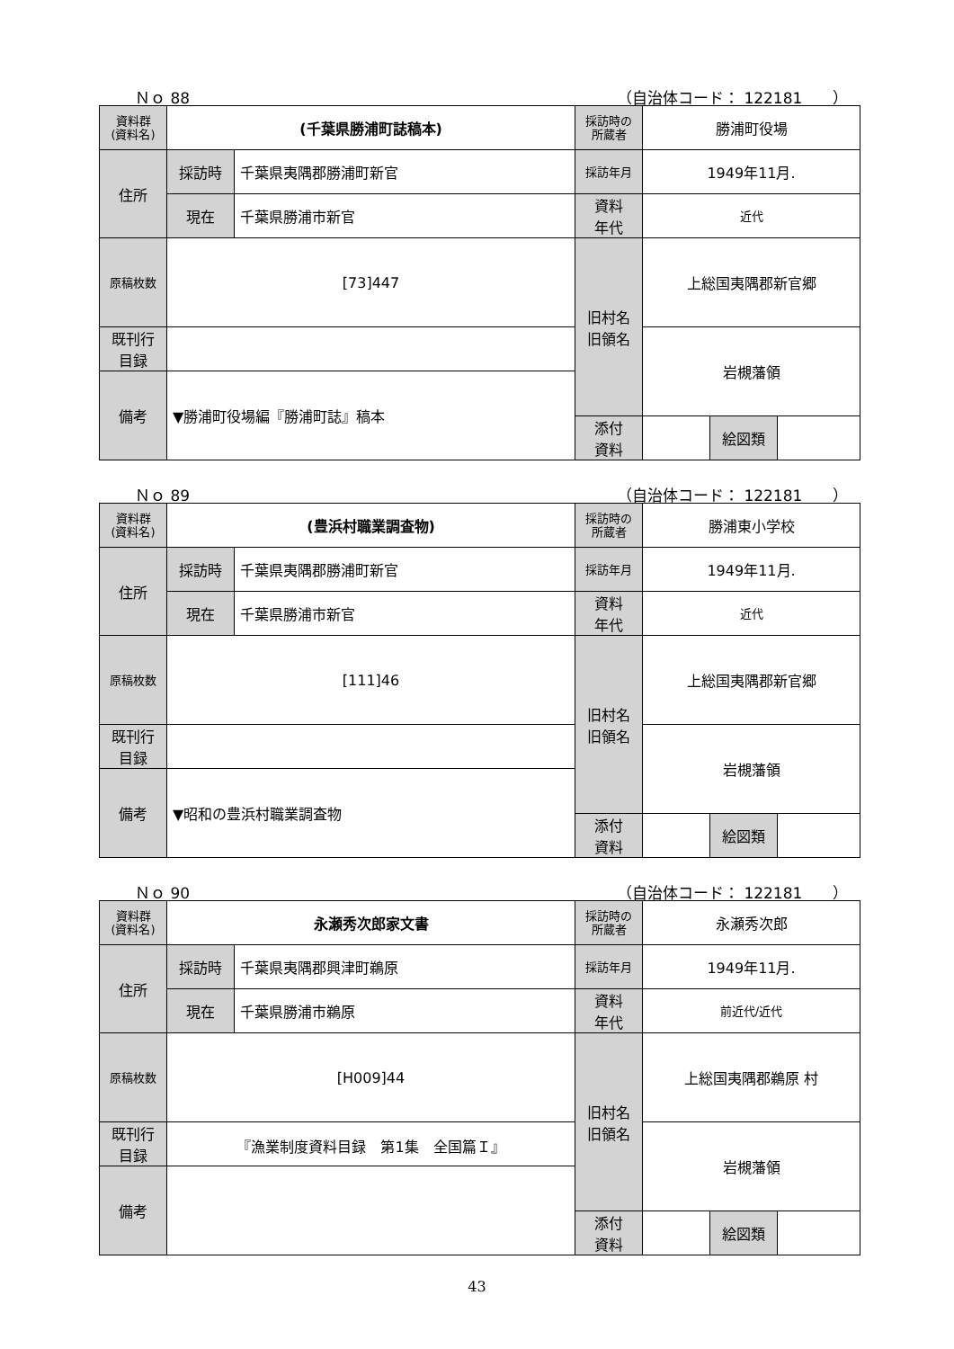Ｎｏ 88 （自治体コード： 122181　　）
| 資料群 (資料名) | (千葉県勝浦町誌稿本) | | 採訪時の 所蔵者 | 勝浦町役場 | | |
| 住所 | 採訪時 | 千葉県夷隅郡勝浦町新官 | 採訪年月 | 1949年11月. | | |
| | 現在 | 千葉県勝浦市新官 | 資料 年代 | 近代 | | |
| 原稿枚数 | [73]447 | | 旧村名 旧領名 | 上総国夷隅郡新官郷 | | |
| 既刊行 目録 | | | | 岩槻藩領 | | |
| 備考 | ▼勝浦町役場編『勝浦町誌』稿本 | | | | | |
| | | | 添付 資料 | | 絵図類 | |
Ｎｏ 89 （自治体コード： 122181　　）
| 資料群 (資料名) | (豊浜村職業調査物) | | 採訪時の 所蔵者 | 勝浦東小学校 | | |
| 住所 | 採訪時 | 千葉県夷隅郡勝浦町新官 | 採訪年月 | 1949年11月. | | |
| | 現在 | 千葉県勝浦市新官 | 資料 年代 | 近代 | | |
| 原稿枚数 | [111]46 | | 旧村名 旧領名 | 上総国夷隅郡新官郷 | | |
| 既刊行 目録 | | | | 岩槻藩領 | | |
| 備考 | ▼昭和の豊浜村職業調査物 | | | | | |
| | | | 添付 資料 | | 絵図類 | |
Ｎｏ 90 （自治体コード： 122181　　）
| 資料群 (資料名) | 永瀬秀次郎家文書 | | 採訪時の 所蔵者 | 永瀬秀次郎 | | |
| 住所 | 採訪時 | 千葉県夷隅郡興津町鵜原 | 採訪年月 | 1949年11月. | | |
| | 現在 | 千葉県勝浦市鵜原 | 資料 年代 | 前近代/近代 | | |
| 原稿枚数 | [H009]44 | | 旧村名 旧領名 | 上総国夷隅郡鵜原 村 | | |
| 既刊行 目録 | 『漁業制度資料目録 第1集 全国篇Ｉ』 | | | 岩槻藩領 | | |
| 備考 | | | | | | |
| | | | 添付 資料 | | 絵図類 | |
43